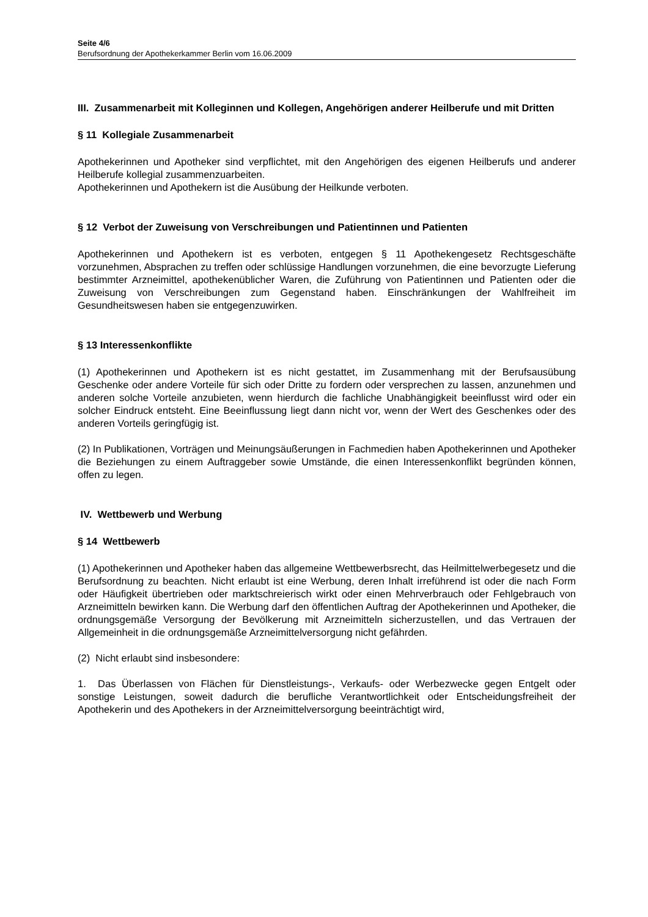Seite 4/6
Berufsordnung der Apothekerkammer Berlin vom 16.06.2009
III. Zusammenarbeit mit Kolleginnen und Kollegen, Angehörigen anderer Heilberufe und mit Dritten
§ 11 Kollegiale Zusammenarbeit
Apothekerinnen und Apotheker sind verpflichtet, mit den Angehörigen des eigenen Heilberufs und anderer Heilberufe kollegial zusammenzuarbeiten.
Apothekerinnen und Apothekern ist die Ausübung der Heilkunde verboten.
§ 12 Verbot der Zuweisung von Verschreibungen und Patientinnen und Patienten
Apothekerinnen und Apothekern ist es verboten, entgegen § 11 Apothekengesetz Rechtsgeschäfte vorzunehmen, Absprachen zu treffen oder schlüssige Handlungen vorzunehmen, die eine bevorzugte Lieferung bestimmter Arzneimittel, apothekenüblicher Waren, die Zuführung von Patientinnen und Patienten oder die Zuweisung von Verschreibungen zum Gegenstand haben. Einschränkungen der Wahlfreiheit im Gesundheitswesen haben sie entgegenzuwirken.
§ 13 Interessenkonflikte
(1) Apothekerinnen und Apothekern ist es nicht gestattet, im Zusammenhang mit der Berufsausübung Geschenke oder andere Vorteile für sich oder Dritte zu fordern oder versprechen zu lassen, anzunehmen und anderen solche Vorteile anzubieten, wenn hierdurch die fachliche Unabhängigkeit beeinflusst wird oder ein solcher Eindruck entsteht. Eine Beeinflussung liegt dann nicht vor, wenn der Wert des Geschenkes oder des anderen Vorteils geringfügig ist.
(2) In Publikationen, Vorträgen und Meinungsäußerungen in Fachmedien haben Apothekerinnen und Apotheker die Beziehungen zu einem Auftraggeber sowie Umstände, die einen Interessenkonflikt begründen können, offen zu legen.
IV. Wettbewerb und Werbung
§ 14 Wettbewerb
(1) Apothekerinnen und Apotheker haben das allgemeine Wettbewerbsrecht, das Heilmittelwerbegesetz und die Berufsordnung zu beachten. Nicht erlaubt ist eine Werbung, deren Inhalt irreführend ist oder die nach Form oder Häufigkeit übertrieben oder marktschreierisch wirkt oder einen Mehrverbrauch oder Fehlgebrauch von Arzneimitteln bewirken kann. Die Werbung darf den öffentlichen Auftrag der Apothekerinnen und Apotheker, die ordnungsgemäße Versorgung der Bevölkerung mit Arzneimitteln sicherzustellen, und das Vertrauen der Allgemeinheit in die ordnungsgemäße Arzneimittelversorgung nicht gefährden.
(2) Nicht erlaubt sind insbesondere:
1. Das Überlassen von Flächen für Dienstleistungs-, Verkaufs- oder Werbezwecke gegen Entgelt oder sonstige Leistungen, soweit dadurch die berufliche Verantwortlichkeit oder Entscheidungsfreiheit der Apothekerin und des Apothekers in der Arzneimittelversorgung beeinträchtigt wird,